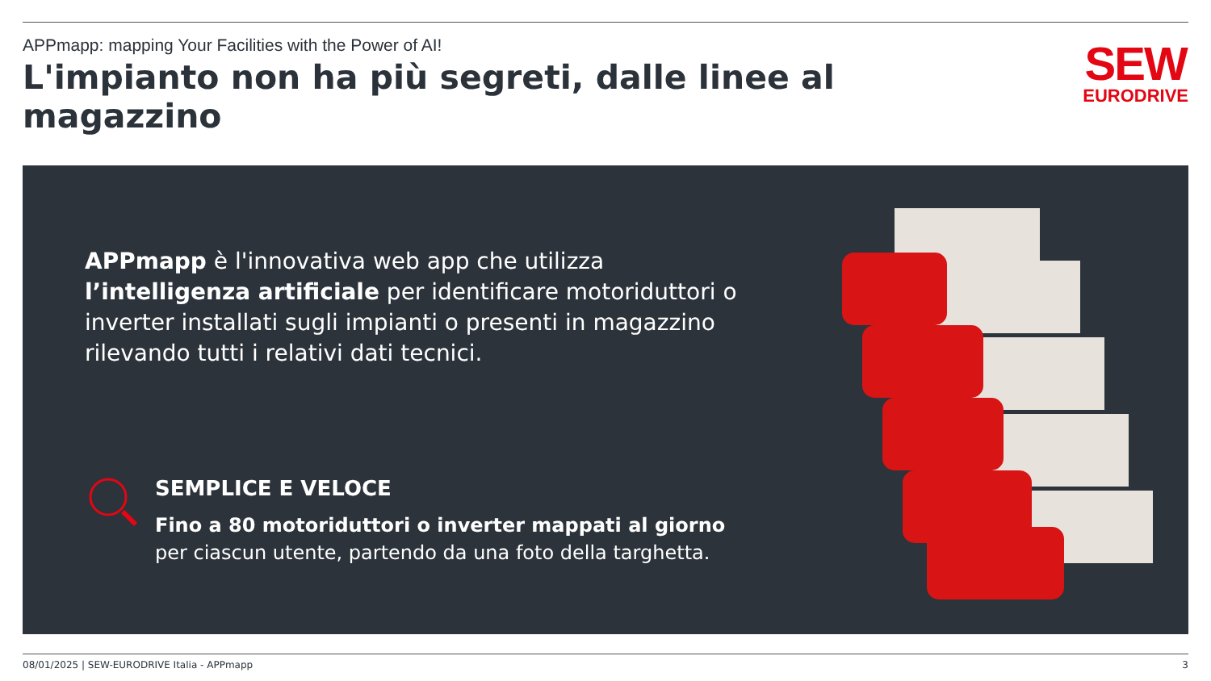APPmapp: mapping Your Facilities with the Power of AI!
L'impianto non ha più segreti, dalle linee al magazzino
SEW
EURODRIVE
APPmapp è l'innovativa web app che utilizza l’intelligenza artificiale per identificare motoriduttori o inverter installati sugli impianti o presenti in magazzino rilevando tutti i relativi dati tecnici.
SEMPLICE E VELOCE
Fino a 80 motoriduttori o inverter mappati al giorno
per ciascun utente, partendo da una foto della targhetta.
08/01/2025 | SEW-EURODRIVE Italia - APPmapp 3